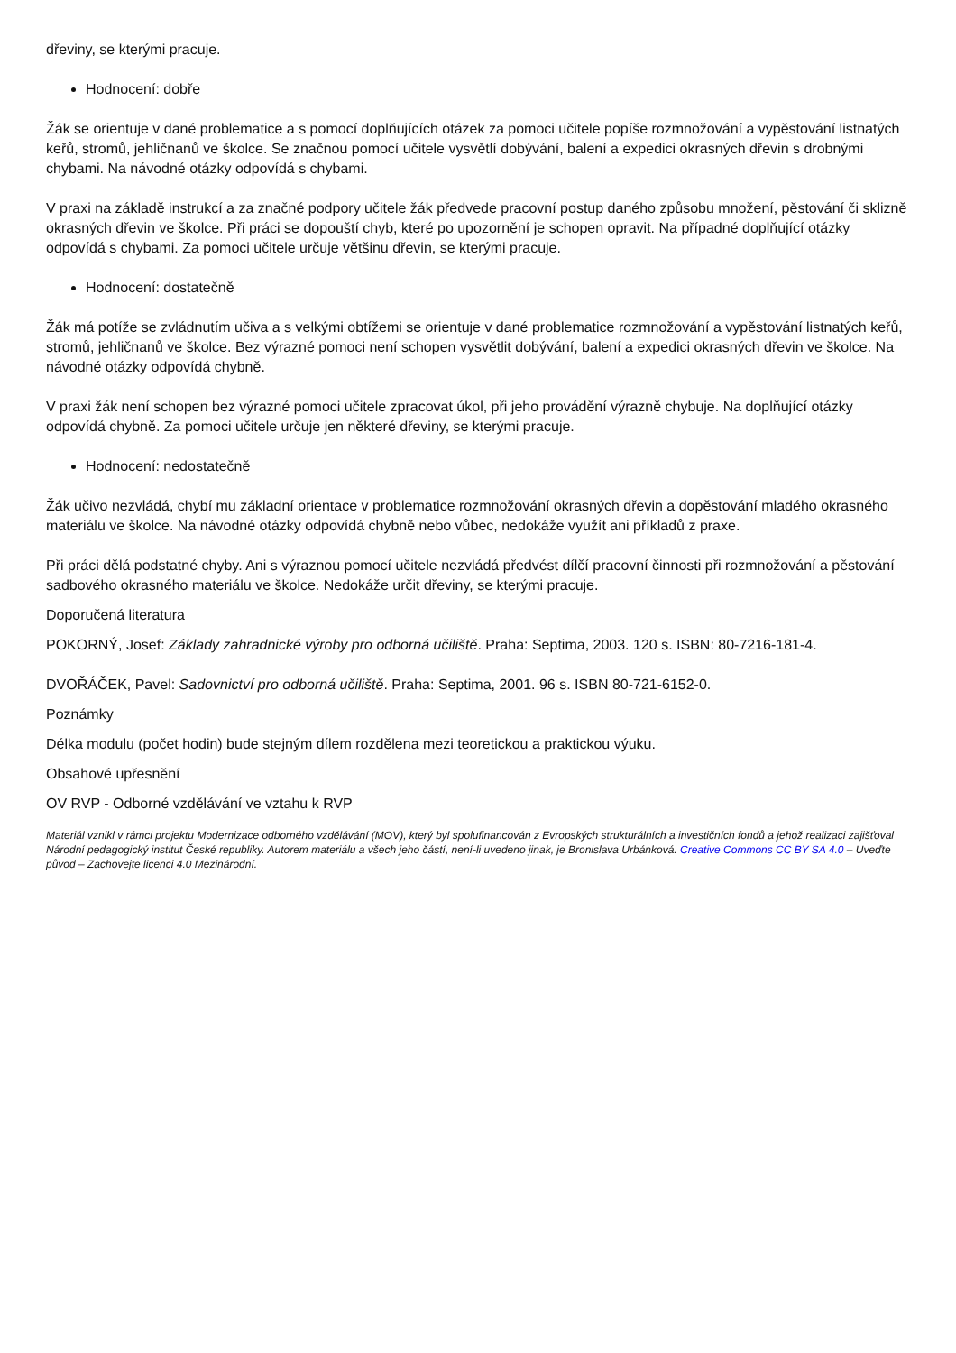dřeviny, se kterými pracuje.
Hodnocení: dobře
Žák se orientuje v dané problematice a s pomocí doplňujících otázek za pomoci učitele popíše rozmnožování a vypěstování listnatých keřů, stromů, jehličnanů ve školce. Se značnou pomocí učitele vysvětlí dobývání, balení a expedici okrasných dřevin s drobnými chybami. Na návodné otázky odpovídá s chybami.
V praxi na základě instrukcí a za značné podpory učitele žák předvede pracovní postup daného způsobu množení, pěstování či sklizně okrasných dřevin ve školce. Při práci se dopouští chyb, které po upozornění je schopen opravit. Na případné doplňující otázky odpovídá s chybami. Za pomoci učitele určuje většinu dřevin, se kterými pracuje.
Hodnocení: dostatečně
Žák má potíže se zvládnutím učiva a s velkými obtížemi se orientuje v dané problematice rozmnožování a vypěstování listnatých keřů, stromů, jehličnanů ve školce. Bez výrazné pomoci není schopen vysvětlit dobývání, balení a expedici okrasných dřevin ve školce. Na návodné otázky odpovídá chybně.
V praxi žák není schopen bez výrazné pomoci učitele zpracovat úkol, při jeho provádění výrazně chybuje. Na doplňující otázky odpovídá chybně. Za pomoci učitele určuje jen některé dřeviny, se kterými pracuje.
Hodnocení: nedostatečně
Žák učivo nezvládá, chybí mu základní orientace v problematice rozmnožování okrasných dřevin a dopěstování mladého okrasného materiálu ve školce. Na návodné otázky odpovídá chybně nebo vůbec, nedokáže využít ani příkladů z praxe.
Při práci dělá podstatné chyby. Ani s výraznou pomocí učitele nezvládá předvést dílčí pracovní činnosti při rozmnožování a pěstování sadbového okrasného materiálu ve školce. Nedokáže určit dřeviny, se kterými pracuje.
Doporučená literatura
POKORNÝ, Josef: Základy zahradnické výroby pro odborná učiliště. Praha: Septima, 2003. 120 s. ISBN: 80-7216-181-4.
DVOŘÁČEK, Pavel: Sadovnictví pro odborná učiliště. Praha: Septima, 2001. 96 s. ISBN 80-721-6152-0.
Poznámky
Délka modulu (počet hodin) bude stejným dílem rozdělena mezi teoretickou a praktickou výuku.
Obsahové upřesnění
OV RVP - Odborné vzdělávání ve vztahu k RVP
Materiál vznikl v rámci projektu Modernizace odborného vzdělávání (MOV), který byl spolufinancován z Evropských strukturálních a investičních fondů a jehož realizaci zajišťoval Národní pedagogický institut České republiky. Autorem materiálu a všech jeho částí, není-li uvedeno jinak, je Bronislava Urbánková. Creative Commons CC BY SA 4.0 – Uveďte původ – Zachovejte licenci 4.0 Mezinárodní.